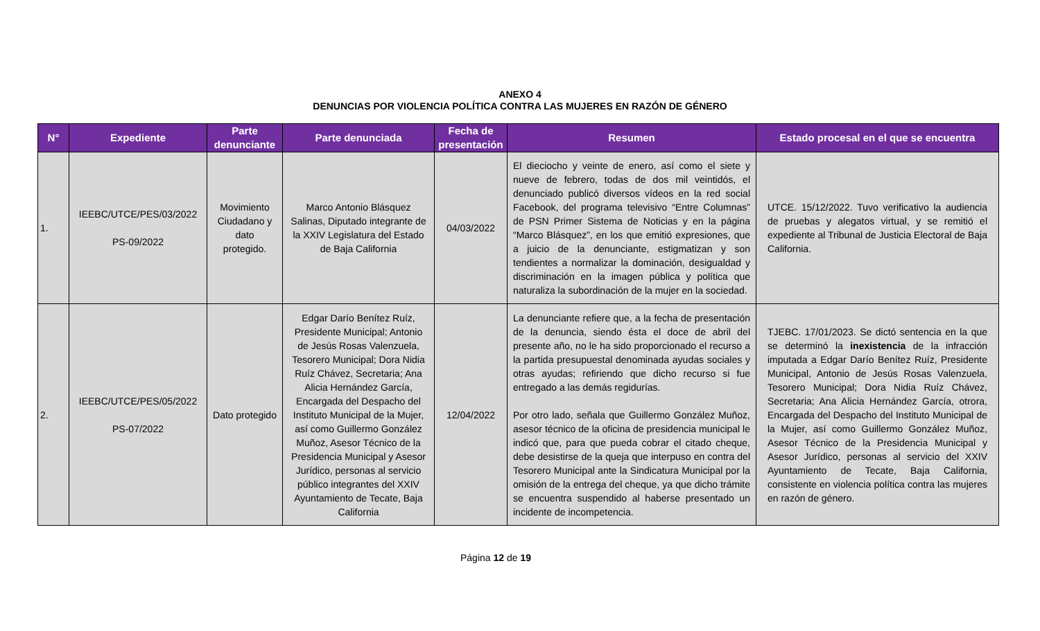ANEXO 4
DENUNCIAS POR VIOLENCIA POLÍTICA CONTRA LAS MUJERES EN RAZÓN DE GÉNERO
| N° | Expediente | Parte denunciante | Parte denunciada | Fecha de presentación | Resumen | Estado procesal en el que se encuentra |
| --- | --- | --- | --- | --- | --- | --- |
| 1. | IEEBC/UTCE/PES/03/2022 PS-09/2022 | Movimiento Ciudadano y dato protegido. | Marco Antonio Blásquez Salinas, Diputado integrante de la XXIV Legislatura del Estado de Baja California | 04/03/2022 | El dieciocho y veinte de enero, así como el siete y nueve de febrero, todas de dos mil veintidós, el denunciado publicó diversos vídeos en la red social Facebook, del programa televisivo “Entre Columnas” de PSN Primer Sistema de Noticias y en la página “Marco Blásquez”, en los que emitió expresiones, que a juicio de la denunciante, estigmatizan y son tendientes a normalizar la dominación, desigualdad y discriminación en la imagen pública y política que naturaliza la subordinación de la mujer en la sociedad. | UTCE. 15/12/2022. Tuvo verificativo la audiencia de pruebas y alegatos virtual, y se remitió el expediente al Tribunal de Justicia Electoral de Baja California. |
| 2. | IEEBC/UTCE/PES/05/2022 PS-07/2022 | Dato protegido | Edgar Darío Benítez Ruíz, Presidente Municipal; Antonio de Jesús Rosas Valenzuela, Tesorero Municipal; Dora Nidia Ruíz Chávez, Secretaria; Ana Alicia Hernández García, Encargada del Despacho del Instituto Municipal de la Mujer, así como Guillermo González Muñoz, Asesor Técnico de la Presidencia Municipal y Asesor Jurídico, personas al servicio público integrantes del XXIV Ayuntamiento de Tecate, Baja California | 12/04/2022 | La denunciante refiere que, a la fecha de presentación de la denuncia, siendo ésta el doce de abril del presente año, no le ha sido proporcionado el recurso a la partida presupuestal denominada ayudas sociales y otras ayudas; refiriendo que dicho recurso si fue entregado a las demás regidurías. Por otro lado, señala que Guillermo González Muñoz, asesor técnico de la oficina de presidencia municipal le indicó que, para que pueda cobrar el citado cheque, debe desistirse de la queja que interpuso en contra del Tesorero Municipal ante la Sindicatura Municipal por la omisión de la entrega del cheque, ya que dicho trámite se encuentra suspendido al haberse presentado un incidente de incompetencia. | TJEBC. 17/01/2023. Se dictó sentencia en la que se determinó la inexistencia de la infracción imputada a Edgar Darío Benítez Ruíz, Presidente Municipal, Antonio de Jesús Rosas Valenzuela, Tesorero Municipal; Dora Nidia Ruíz Chávez, Secretaria; Ana Alicia Hernández García, otrora, Encargada del Despacho del Instituto Municipal de la Mujer, así como Guillermo González Muñoz, Asesor Técnico de la Presidencia Municipal y Asesor Jurídico, personas al servicio del XXIV Ayuntamiento de Tecate, Baja California, consistente en violencia política contra las mujeres en razón de género. |
Página 12 de 19